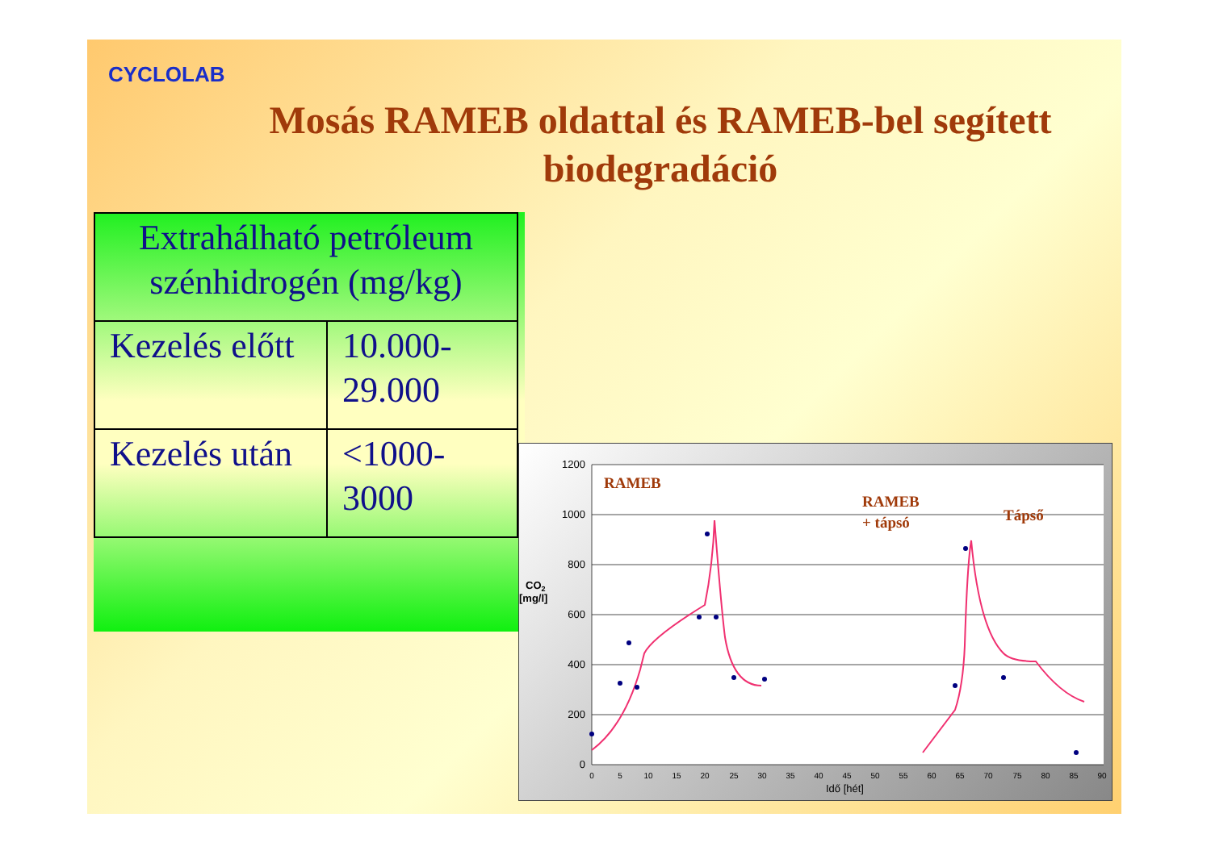CYCLOLAB
Mosás RAMEB oldattal és RAMEB-bel segített biodegradáció
| Extrahálható petróleum szénhidrogén (mg/kg) | |
| --- | --- |
| Kezelés előtt | 10.000-29.000 |
| Kezelés után | <1000-3000 |
1200
1000
800
600
400
200
0
0
5
10
15
20
25
30
35
40
45
50
55
60
65
70
75
80
85
90
Idő [hét]
CO2
[mg/l]
RAMEB
RAMEB
+ tápsó
Tápső